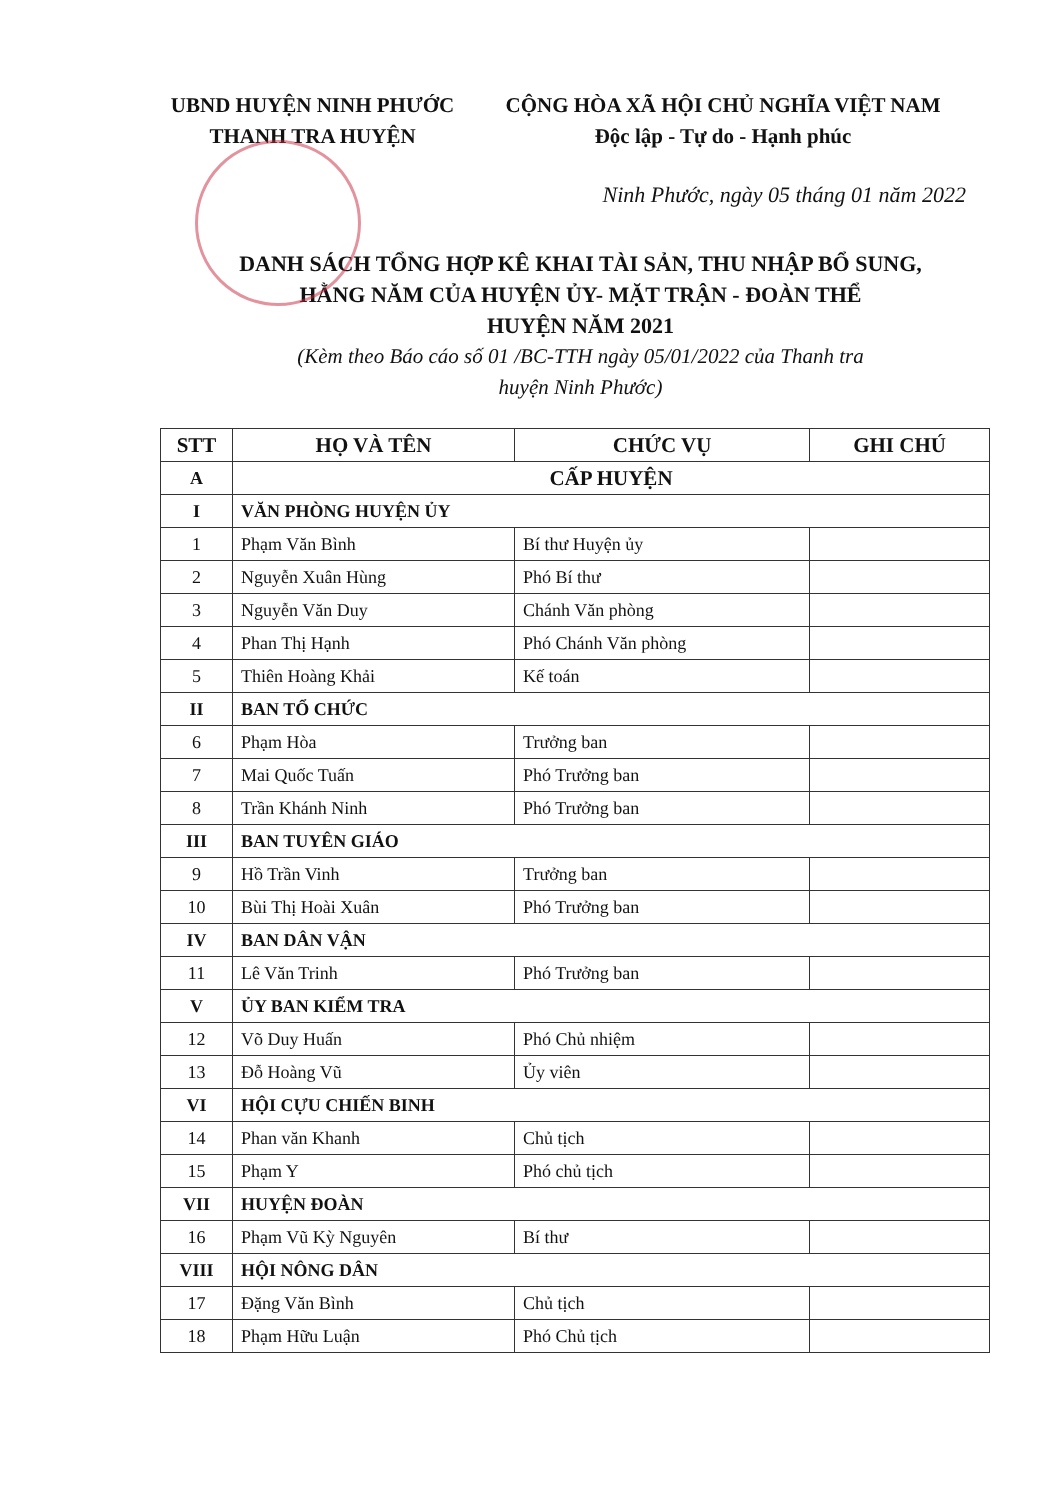UBND HUYỆN NINH PHƯỚC
THANH TRA HUYỆN
CỘNG HÒA XÃ HỘI CHỦ NGHĨA VIỆT NAM
Độc lập - Tự do - Hạnh phúc
Ninh Phước, ngày 05 tháng 01 năm 2022
DANH SÁCH TỔNG HỢP KÊ KHAI TÀI SẢN, THU NHẬP BỔ SUNG,
HẰNG NĂM CỦA HUYỆN ỦY- MẶT TRẬN - ĐOÀN THỂ
HUYỆN NĂM 2021
(Kèm theo Báo cáo số 01 /BC-TTH ngày 05/01/2022 của Thanh tra
huyện Ninh Phước)
| STT | HỌ VÀ TÊN | CHỨC VỤ | GHI CHÚ |
| --- | --- | --- | --- |
| A | CẤP HUYỆN | | |
| I | VĂN PHÒNG HUYỆN ỦY | | |
| 1 | Phạm Văn Bình | Bí thư Huyện ủy | |
| 2 | Nguyễn Xuân Hùng | Phó Bí thư | |
| 3 | Nguyễn Văn Duy | Chánh Văn phòng | |
| 4 | Phan Thị Hạnh | Phó Chánh Văn phòng | |
| 5 | Thiên Hoàng Khải | Kế toán | |
| II | BAN TỔ CHỨC | | |
| 6 | Phạm Hòa | Trưởng ban | |
| 7 | Mai Quốc Tuấn | Phó Trưởng ban | |
| 8 | Trần Khánh Ninh | Phó Trưởng ban | |
| III | BAN TUYÊN GIÁO | | |
| 9 | Hồ Trần Vinh | Trưởng ban | |
| 10 | Bùi Thị Hoài Xuân | Phó Trưởng ban | |
| IV | BAN DÂN VẬN | | |
| 11 | Lê Văn Trinh | Phó Trưởng ban | |
| V | ỦY BAN KIỂM TRA | | |
| 12 | Võ Duy Huấn | Phó Chủ nhiệm | |
| 13 | Đỗ Hoàng Vũ | Ủy viên | |
| VI | HỘI CỰU CHIẾN BINH | | |
| 14 | Phan văn Khanh | Chủ tịch | |
| 15 | Phạm Y | Phó chủ tịch | |
| VII | HUYỆN ĐOÀN | | |
| 16 | Phạm Vũ Kỳ Nguyên | Bí thư | |
| VIII | HỘI NÔNG DÂN | | |
| 17 | Đặng Văn Bình | Chủ tịch | |
| 18 | Phạm Hữu Luận | Phó Chủ tịch | |